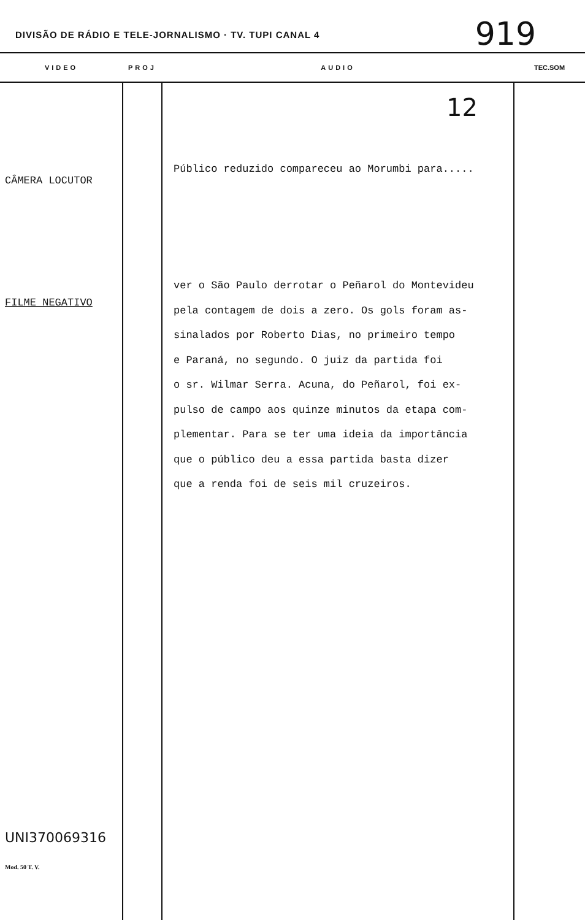DIVISÃO DE RÁDIO E TELE-JORNALISMO · TV. TUPI CANAL 4
919
| VIDEO | PROJ | AUDIO | TEC.SOM |
| --- | --- | --- | --- |
| CÂMERA LOCUTOR FILME NEGATIVO UNI370069316 Mod. 50 T. V. | | 12 Público reduzido compareceu ao Morumbi para..... ver o São Paulo derrotar o Peñarol do Montevideu pela contagem de dois a zero. Os gols foram as- sinalados por Roberto Dias, no primeiro tempo e Paraná, no segundo. O juiz da partida foi o sr. Wilmar Serra. Acuna, do Peñarol, foi ex- pulso de campo aos quinze minutos da etapa com- plementar. Para se ter uma ideia da importância que o público deu a essa partida basta dizer que a renda foi de seis mil cruzeiros. | |